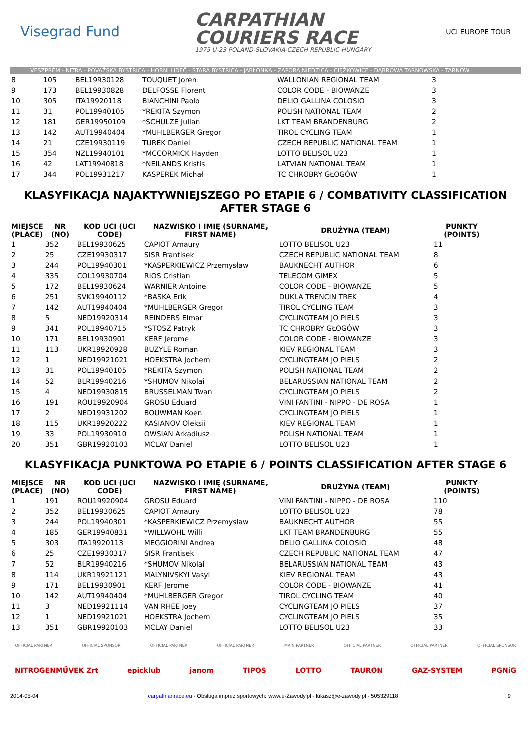Visegrad Fund
CARPATHIAN
COURIERS RACE
1975 U-23 POLAND-SLOVAKIA-CZECH REPUBLIC-HUNGARY
UCI EUROPE TOUR
VESZPRÉM - NITRA - POVAŽSKÁ BYSTRICA - HORNÍ LIDEČ - STARÁ BYSTRICA - JABŁONKA - ZAPORA NIEDZICA - CIĘŻKOWICE - DĄBROWA TARNOWSKA - TARNÓW
| 8 | 105 | BEL19930128 | TOUQUET Joren | WALLONIAN REGIONAL TEAM | 3 |
| 9 | 173 | BEL19930828 | DELFOSSE Florent | COLOR CODE - BIOWANZE | 3 |
| 10 | 305 | ITA19920118 | BIANCHINI Paolo | DELIO GALLINA COLOSIO | 3 |
| 11 | 31 | POL19940105 | *REKITA Szymon | POLISH NATIONAL TEAM | 2 |
| 12 | 181 | GER19950109 | *SCHULZE Julian | LKT TEAM BRANDENBURG | 2 |
| 13 | 142 | AUT19940404 | *MUHLBERGER Gregor | TIROL CYCLING TEAM | 1 |
| 14 | 21 | CZE19930119 | TUREK Daniel | CZECH REPUBLIC NATIONAL TEAM | 1 |
| 15 | 354 | NZL19940101 | *MCCORMICK Hayden | LOTTO BELISOL U23 | 1 |
| 16 | 42 | LAT19940818 | *NEILANDS Kristis | LATVIAN NATIONAL TEAM | 1 |
| 17 | 344 | POL19931217 | KASPEREK Michał | TC CHROBRY GŁOGÓW | 1 |
KLASYFIKACJA NAJAKTYWNIEJSZEGO PO ETAPIE 6 / COMBATIVITY CLASSIFICATION
AFTER STAGE 6
| MIEJSCE (PLACE) | NR (NO) | KOD UCI (UCI CODE) | NAZWISKO I IMIĘ (SURNAME, FIRST NAME) | DRUŻYNA (TEAM) | PUNKTY (POINTS) |
| --- | --- | --- | --- | --- | --- |
| 1 | 352 | BEL19930625 | CAPIOT Amaury | LOTTO BELISOL U23 | 11 |
| 2 | 25 | CZE19930317 | SISR Frantisek | CZECH REPUBLIC NATIONAL TEAM | 8 |
| 3 | 244 | POL19940301 | *KASPERKIEWICZ Przemysław | BAUKNECHT AUTHOR | 6 |
| 4 | 335 | COL19930704 | RIOS Cristian | TELECOM GIMEX | 5 |
| 5 | 172 | BEL19930624 | WARNIER Antoine | COLOR CODE - BIOWANZE | 5 |
| 6 | 251 | SVK19940112 | *BASKA Erik | DUKLA TRENCIN TREK | 4 |
| 7 | 142 | AUT19940404 | *MUHLBERGER Gregor | TIROL CYCLING TEAM | 3 |
| 8 | 5 | NED19920314 | REINDERS Elmar | CYCLINGTEAM JO PIELS | 3 |
| 9 | 341 | POL19940715 | *STOSZ Patryk | TC CHROBRY GŁOGÓW | 3 |
| 10 | 171 | BEL19930901 | KERF Jerome | COLOR CODE - BIOWANZE | 3 |
| 11 | 113 | UKR19920928 | BUZYLE Roman | KIEV REGIONAL TEAM | 3 |
| 12 | 1 | NED19921021 | HOEKSTRA Jochem | CYCLINGTEAM JO PIELS | 2 |
| 13 | 31 | POL19940105 | *REKITA Szymon | POLISH NATIONAL TEAM | 2 |
| 14 | 52 | BLR19940216 | *SHUMOV Nikolai | BELARUSSIAN NATIONAL TEAM | 2 |
| 15 | 4 | NED19930815 | BRUSSELMAN Twan | CYCLINGTEAM JO PIELS | 2 |
| 16 | 191 | ROU19920904 | GROSU Eduard | VINI FANTINI - NIPPO - DE ROSA | 1 |
| 17 | 2 | NED19931202 | BOUWMAN Koen | CYCLINGTEAM JO PIELS | 1 |
| 18 | 115 | UKR19920222 | KASIANOV Oleksii | KIEV REGIONAL TEAM | 1 |
| 19 | 33 | POL19930910 | OWSIAN Arkadiusz | POLISH NATIONAL TEAM | 1 |
| 20 | 351 | GBR19920103 | MCLAY Daniel | LOTTO BELISOL U23 | 1 |
KLASYFIKACJA PUNKTOWA PO ETAPIE 6 / POINTS CLASSIFICATION AFTER STAGE 6
| MIEJSCE (PLACE) | NR (NO) | KOD UCI (UCI CODE) | NAZWISKO I IMIĘ (SURNAME, FIRST NAME) | DRUŻYNA (TEAM) | PUNKTY (POINTS) |
| --- | --- | --- | --- | --- | --- |
| 1 | 191 | ROU19920904 | GROSU Eduard | VINI FANTINI - NIPPO - DE ROSA | 110 |
| 2 | 352 | BEL19930625 | CAPIOT Amaury | LOTTO BELISOL U23 | 78 |
| 3 | 244 | POL19940301 | *KASPERKIEWICZ Przemysław | BAUKNECHT AUTHOR | 55 |
| 4 | 185 | GER19940831 | *WILLWOHL Willi | LKT TEAM BRANDENBURG | 55 |
| 5 | 303 | ITA19920113 | MEGGIORINI Andrea | DELIO GALLINA COLOSIO | 48 |
| 6 | 25 | CZE19930317 | SISR Frantisek | CZECH REPUBLIC NATIONAL TEAM | 47 |
| 7 | 52 | BLR19940216 | *SHUMOV Nikolai | BELARUSSIAN NATIONAL TEAM | 43 |
| 8 | 114 | UKR19921121 | MALYNIVSKYI Vasyl | KIEV REGIONAL TEAM | 43 |
| 9 | 171 | BEL19930901 | KERF Jerome | COLOR CODE - BIOWANZE | 41 |
| 10 | 142 | AUT19940404 | *MUHLBERGER Gregor | TIROL CYCLING TEAM | 40 |
| 11 | 3 | NED19921114 | VAN RHEE Joey | CYCLINGTEAM JO PIELS | 37 |
| 12 | 1 | NED19921021 | HOEKSTRA Jochem | CYCLINGTEAM JO PIELS | 35 |
| 13 | 351 | GBR19920103 | MCLAY Daniel | LOTTO BELISOL U23 | 33 |
OFFICIAL PARTNER OFFICIAL SPONSOR OFFICIAL PARTNER OFFICIAL PARTNER MAIN PARTNER OFFICIAL PARTNER OFFICIAL PARTNER OFFICIAL SPONSOR
NITROGENMŰVEK Zrt epicklub janom TIPOS LOTTO TAURON GAZ-SYSTEM PGNiG
2014-05-04 carpathianrace.eu - Obsługa imprez sportowych: www.e-Zawody.pl - lukasz@e-zawody.pl - 505329118 9